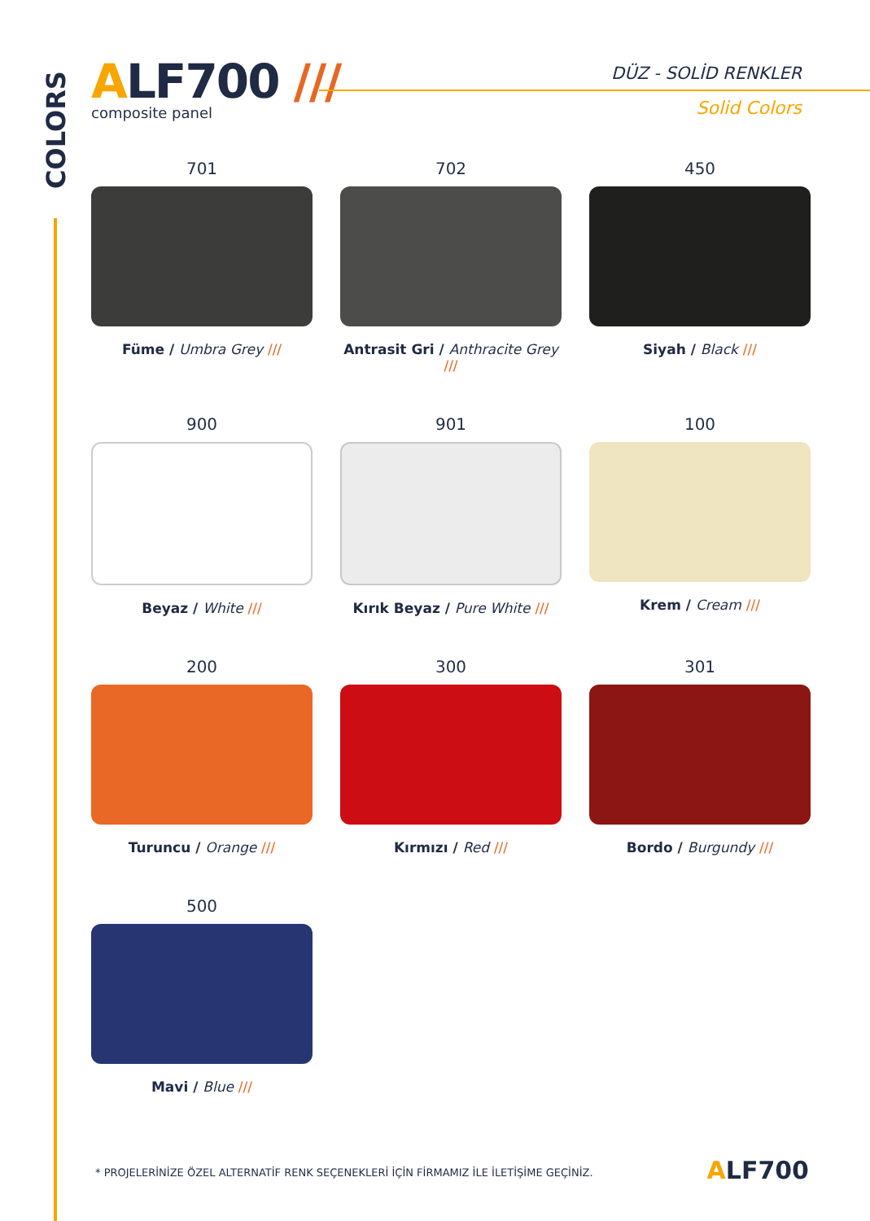COLORS
ALF700 ///
composite panel
DÜZ - SOLİD RENKLER
Solid Colors
701
Füme / Umbra Grey ///
702
Antrasit Gri / Anthracite Grey ///
450
Siyah / Black ///
900
Beyaz / White ///
901
Kırık Beyaz / Pure White ///
100
Krem / Cream ///
200
Turuncu / Orange ///
300
Kırmızı / Red ///
301
Bordo / Burgundy ///
500
Mavi / Blue ///
* PROJELERİNİZE ÖZEL ALTERNATİF RENK SEÇENEKLERİ İÇİN FİRMAMIZ İLE İLETİŞİME GEÇİNİZ.
ALF700